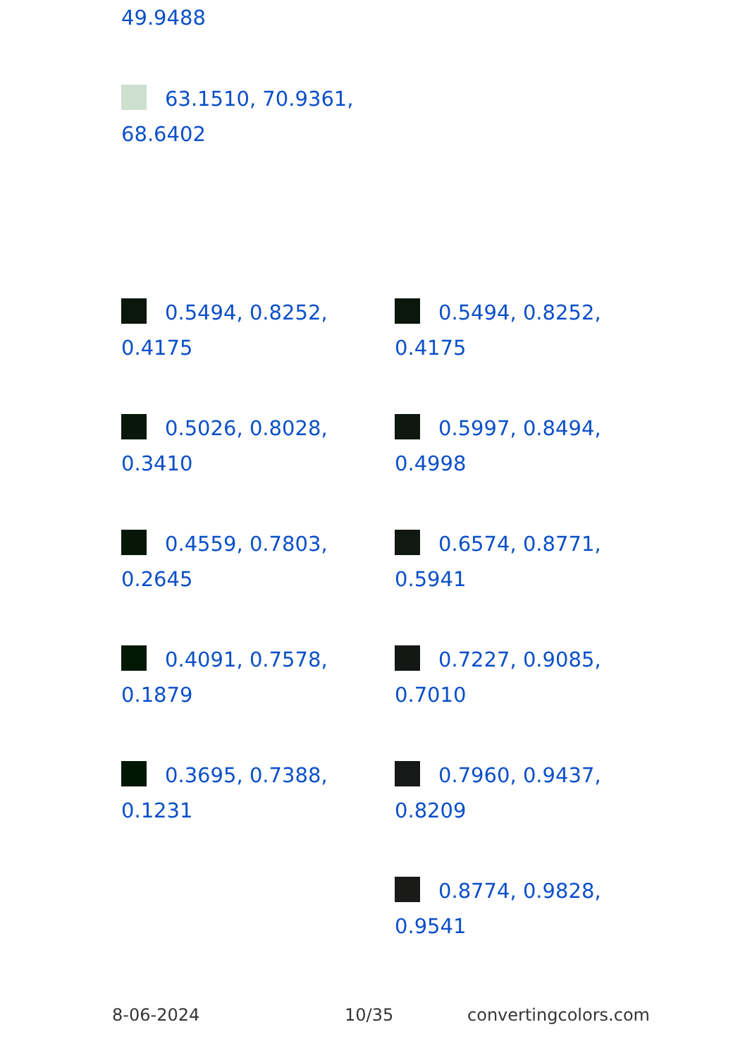49.9488
63.1510, 70.9361, 68.6402
0.5494, 0.8252, 0.4175
0.5494, 0.8252, 0.4175
0.5026, 0.8028, 0.3410
0.5997, 0.8494, 0.4998
0.4559, 0.7803, 0.2645
0.6574, 0.8771, 0.5941
0.4091, 0.7578, 0.1879
0.7227, 0.9085, 0.7010
0.3695, 0.7388, 0.1231
0.7960, 0.9437, 0.8209
0.8774, 0.9828, 0.9541
8-06-2024 10/35 convertingcolors.com